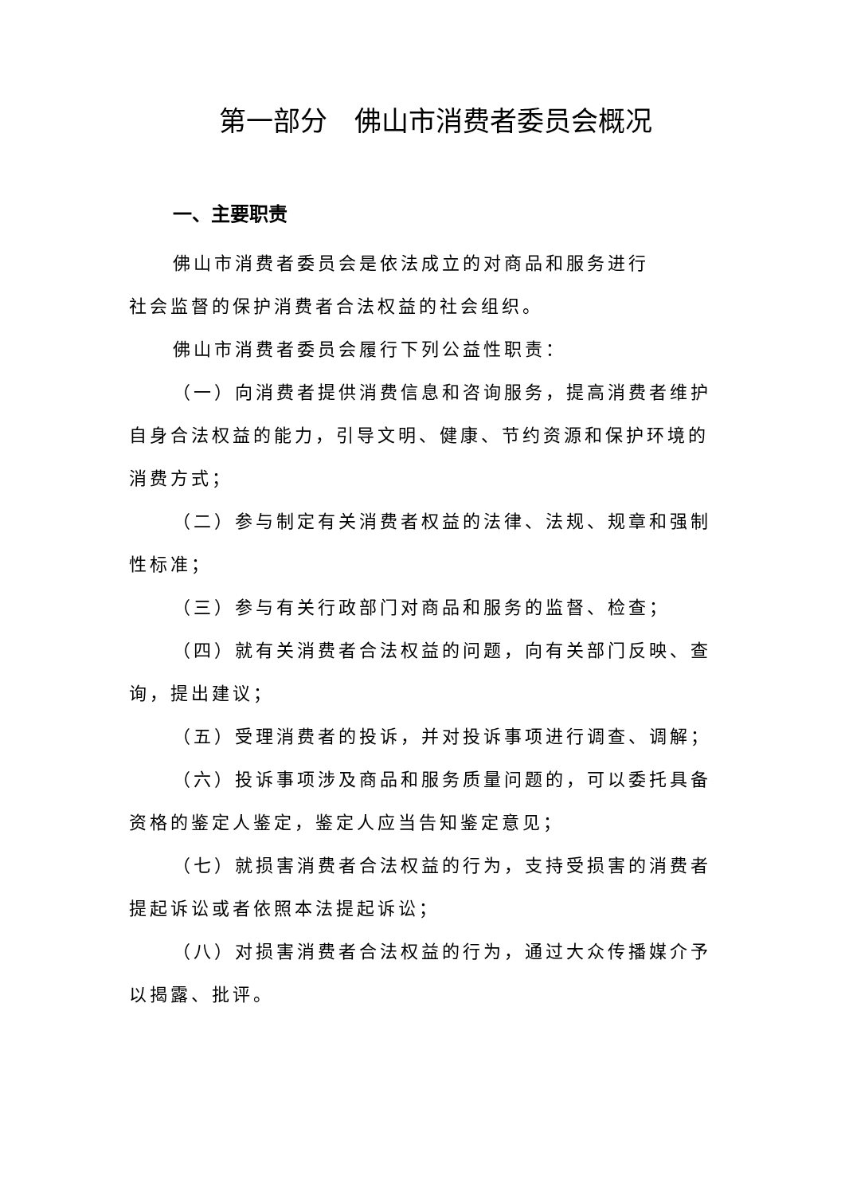第一部分　佛山市消费者委员会概况
一、主要职责
佛山市消费者委员会是依法成立的对商品和服务进行
社会监督的保护消费者合法权益的社会组织。
佛山市消费者委员会履行下列公益性职责：
（一）向消费者提供消费信息和咨询服务，提高消费者维护自身合法权益的能力，引导文明、健康、节约资源和保护环境的消费方式；
（二）参与制定有关消费者权益的法律、法规、规章和强制性标准；
（三）参与有关行政部门对商品和服务的监督、检查；
（四）就有关消费者合法权益的问题，向有关部门反映、查询，提出建议；
（五）受理消费者的投诉，并对投诉事项进行调查、调解；
（六）投诉事项涉及商品和服务质量问题的，可以委托具备资格的鉴定人鉴定，鉴定人应当告知鉴定意见；
（七）就损害消费者合法权益的行为，支持受损害的消费者提起诉讼或者依照本法提起诉讼；
（八）对损害消费者合法权益的行为，通过大众传播媒介予以揭露、批评。